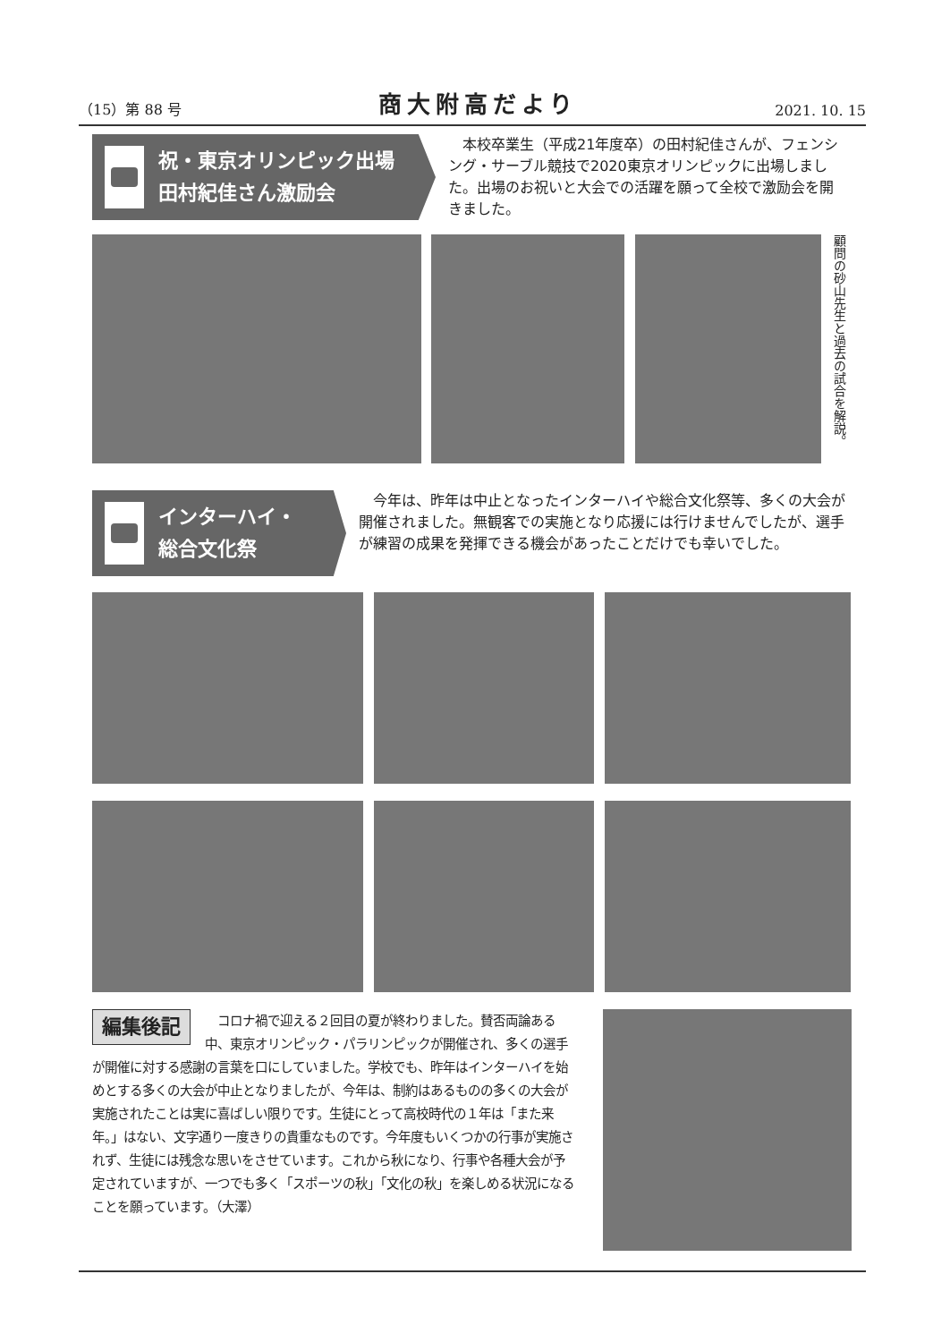（15）第 88 号 商大附高だより 2021. 10. 15
祝・東京オリンピック出場
田村紀佳さん激励会
　本校卒業生（平成21年度卒）の田村紀佳さんが、フェンシング・サーブル競技で2020東京オリンピックに出場しました。出場のお祝いと大会での活躍を願って全校で激励会を開きました。
顧問の砂山先生と過去の試合を解説。
インターハイ・
総合文化祭
　今年は、昨年は中止となったインターハイや総合文化祭等、多くの大会が開催されました。無観客での実施となり応援には行けませんでしたが、選手が練習の成果を発揮できる機会があったことだけでも幸いでした。
編集後記
　コロナ禍で迎える２回目の夏が終わりました。賛否両論ある中、東京オリンピック・パラリンピックが開催され、多くの選手が開催に対する感謝の言葉を口にしていました。学校でも、昨年はインターハイを始めとする多くの大会が中止となりましたが、今年は、制約はあるものの多くの大会が実施されたことは実に喜ばしい限りです。生徒にとって高校時代の１年は「また来年。」はない、文字通り一度きりの貴重なものです。今年度もいくつかの行事が実施されず、生徒には残念な思いをさせています。これから秋になり、行事や各種大会が予定されていますが、一つでも多く「スポーツの秋」「文化の秋」を楽しめる状況になることを願っています。（大澤）